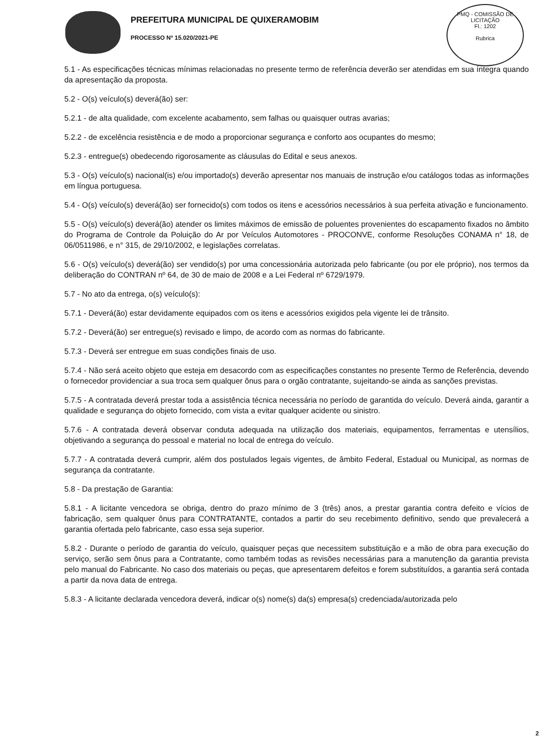PREFEITURA MUNICIPAL DE QUIXERAMOBIM
PROCESSO Nº 15.020/2021-PE
PMQ - COMISSÃO DE LICITAÇÃO
Fl.: 1202
Rubrica
5.1 - As especificações técnicas mínimas relacionadas no presente termo de referência deverão ser atendidas em sua íntegra quando da apresentação da proposta.
5.2 - O(s) veículo(s) deverá(ão) ser:
5.2.1 - de alta qualidade, com excelente acabamento, sem falhas ou quaisquer outras avarias;
5.2.2 - de excelência resistência e de modo a proporcionar segurança e conforto aos ocupantes do mesmo;
5.2.3 - entregue(s) obedecendo rigorosamente as cláusulas do Edital e seus anexos.
5.3 - O(s) veículo(s) nacional(is) e/ou importado(s) deverão apresentar nos manuais de instrução e/ou catálogos todas as informações em língua portuguesa.
5.4 - O(s) veículo(s) deverá(ão) ser fornecido(s) com todos os itens e acessórios necessários à sua perfeita ativação e funcionamento.
5.5 - O(s) veículo(s) deverá(ão) atender os limites máximos de emissão de poluentes provenientes do escapamento fixados no âmbito do Programa de Controle da Poluição do Ar por Veículos Automotores - PROCONVE, conforme Resoluções CONAMA n° 18, de 06/0511986, e n° 315, de 29/10/2002, e legislações correlatas.
5.6 - O(s) veículo(s) deverá(ão) ser vendido(s) por uma concessionária autorizada pelo fabricante (ou por ele próprio), nos termos da deliberação do CONTRAN nº 64, de 30 de maio de 2008 e a Lei Federal nº 6729/1979.
5.7 - No ato da entrega, o(s) veículo(s):
5.7.1 - Deverá(ão) estar devidamente equipados com os itens e acessórios exigidos pela vigente lei de trânsito.
5.7.2 - Deverá(ão) ser entregue(s) revisado e limpo, de acordo com as normas do fabricante.
5.7.3 - Deverá ser entregue em suas condições finais de uso.
5.7.4 - Não será aceito objeto que esteja em desacordo com as especificações constantes no presente Termo de Referência, devendo o fornecedor providenciar a sua troca sem qualquer ônus para o orgão contratante, sujeitando-se ainda as sanções previstas.
5.7.5 - A contratada deverá prestar toda a assistência técnica necessária no período de garantida do veículo. Deverá ainda, garantir a qualidade e segurança do objeto fornecido, com vista a evitar qualquer acidente ou sinistro.
5.7.6 - A contratada deverá observar conduta adequada na utilização dos materiais, equipamentos, ferramentas e utensílios, objetivando a segurança do pessoal e material no local de entrega do veículo.
5.7.7 - A contratada deverá cumprir, além dos postulados legais vigentes, de âmbito Federal, Estadual ou Municipal, as normas de segurança da contratante.
5.8 - Da prestação de Garantia:
5.8.1 - A licitante vencedora se obriga, dentro do prazo mínimo de 3 (três) anos, a prestar garantia contra defeito e vícios de fabricação, sem qualquer ônus para CONTRATANTE, contados a partir do seu recebimento definitivo, sendo que prevalecerá a garantia ofertada pelo fabricante, caso essa seja superior.
5.8.2 - Durante o período de garantia do veículo, quaisquer peças que necessitem substituição e a mão de obra para execução do serviço, serão sem ônus para a Contratante, como também todas as revisões necessárias para a manutenção da garantia prevista pelo manual do Fabricante. No caso dos materiais ou peças, que apresentarem defeitos e forem substituídos, a garantia será contada a partir da nova data de entrega.
5.8.3 - A licitante declarada vencedora deverá, indicar o(s) nome(s) da(s) empresa(s) credenciada/autorizada pelo
2